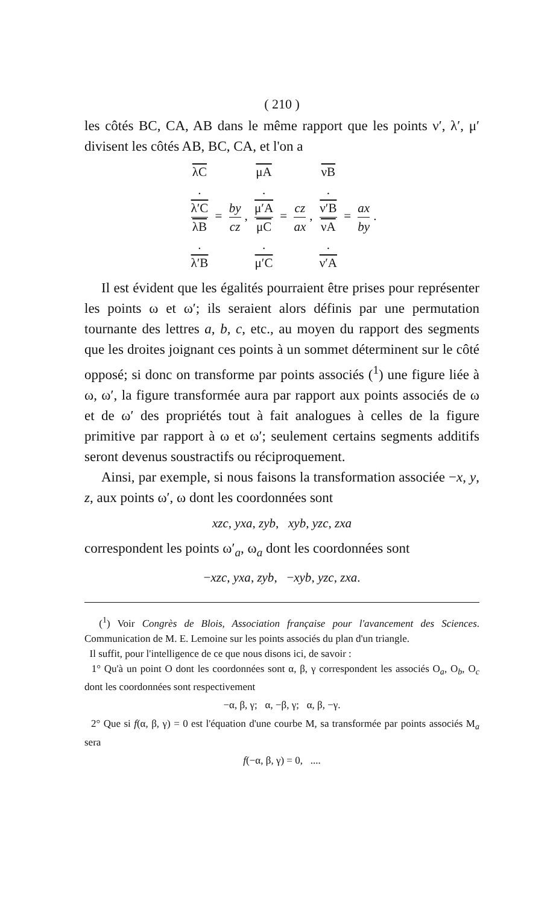( 210 )
les côtés BC, CA, AB dans le même rapport que les points ν′, λ′, μ′ divisent les côtés AB, BC, CA, et l'on a
λC.
λ′C λB.
λ′B = by cz, μA.
μ′A μC.
μ′C = cz ax, νB.
ν′B νA.
ν′A = ax by.
Il est évident que les égalités pourraient être prises pour représenter les points ω et ω′; ils seraient alors définis par une permutation tournante des lettres a, b, c, etc., au moyen du rapport des segments que les droites joignant ces points à un sommet déterminent sur le côté opposé; si donc on transforme par points associés (<sup>1</sup>) une figure liée à ω, ω′, la figure transformée aura par rapport aux points associés de ω et de ω′ des propriétés tout à fait analogues à celles de la figure primitive par rapport à ω et ω′; seulement certains segments additifs seront devenus soustractifs ou réciproquement.
Ainsi, par exemple, si nous faisons la transformation associée −x, y, z, aux points ω′, ω dont les coordonnées sont
xzc, yxa, zyb, xyb, yzc, zxa
correspondent les points ω′<sub>a</sub>, ω<sub>a</sub> dont les coordonnées sont
−xzc, yxa, zyb, −xyb, yzc, zxa.
(<sup>1</sup>) Voir Congrès de Blois, Association française pour l'avancement des Sciences. Communication de M. E. Lemoine sur les points associés du plan d'un triangle.
Il suffit, pour l'intelligence de ce que nous disons ici, de savoir :
1° Qu'à un point O dont les coordonnées sont α, β, γ correspondent les associés O<sub>a</sub>, O<sub>b</sub>, O<sub>c</sub> dont les coordonnées sont respectivement
−α, β, γ; α, −β, γ; α, β, −γ.
2° Que si f(α, β, γ) = 0 est l'équation d'une courbe M, sa transformée par points associés M<sub>a</sub> sera
f(−α, β, γ) = 0, ....